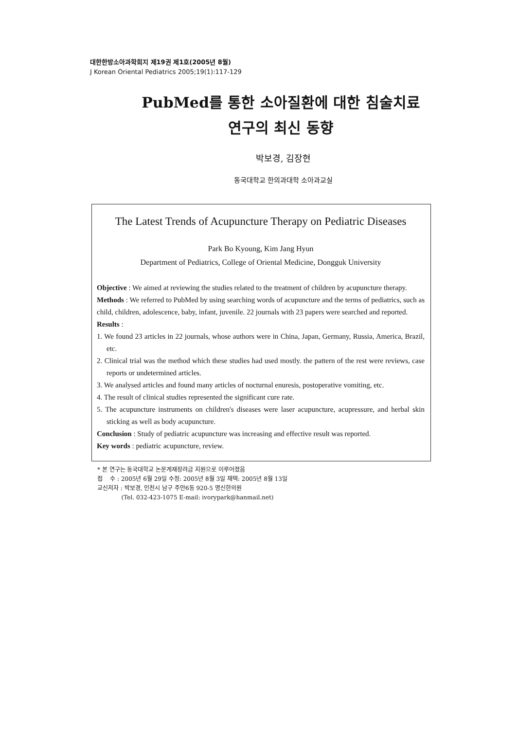대한한방소아과학회지 제19권 제1호(2005년 8월)
J Korean Oriental Pediatrics 2005;19(1):117-129
PubMed를 통한 소아질환에 대한 침술치료
연구의 최신 동향
박보경, 김장현
동국대학교 한의과대학 소아과교실
The Latest Trends of Acupuncture Therapy on Pediatric Diseases
Park Bo Kyoung, Kim Jang Hyun
Department of Pediatrics, College of Oriental Medicine, Dongguk University
Objective : We aimed at reviewing the studies related to the treatment of children by acupuncture therapy.
Methods : We referred to PubMed by using searching words of acupuncture and the terms of pediatrics, such as child, children, adolescence, baby, infant, juvenile. 22 journals with 23 papers were searched and reported.
Results :
1. We found 23 articles in 22 journals, whose authors were in China, Japan, Germany, Russia, America, Brazil, etc.
2. Clinical trial was the method which these studies had used mostly. the pattern of the rest were reviews, case reports or undetermined articles.
3. We analysed articles and found many articles of nocturnal enuresis, postoperative vomiting, etc.
4. The result of clinical studies represented the significant cure rate.
5. The acupuncture instruments on children's diseases were laser acupuncture, acupressure, and herbal skin sticking as well as body acupuncture.
Conclusion : Study of pediatric acupuncture was increasing and effective result was reported.
Key words : pediatric acupuncture, review.
* 본 연구는 동국대학교 논문게재장려금 지원으로 이루어졌음
접 수 : 2005년 6월 29일 수정: 2005년 8월 3일 채택: 2005년 8월 13일
교신저자 : 박보경, 인천시 남구 주안6동 920-5 명신한의원
(Tel. 032-423-1075 E-mail: ivorypark@hanmail.net)